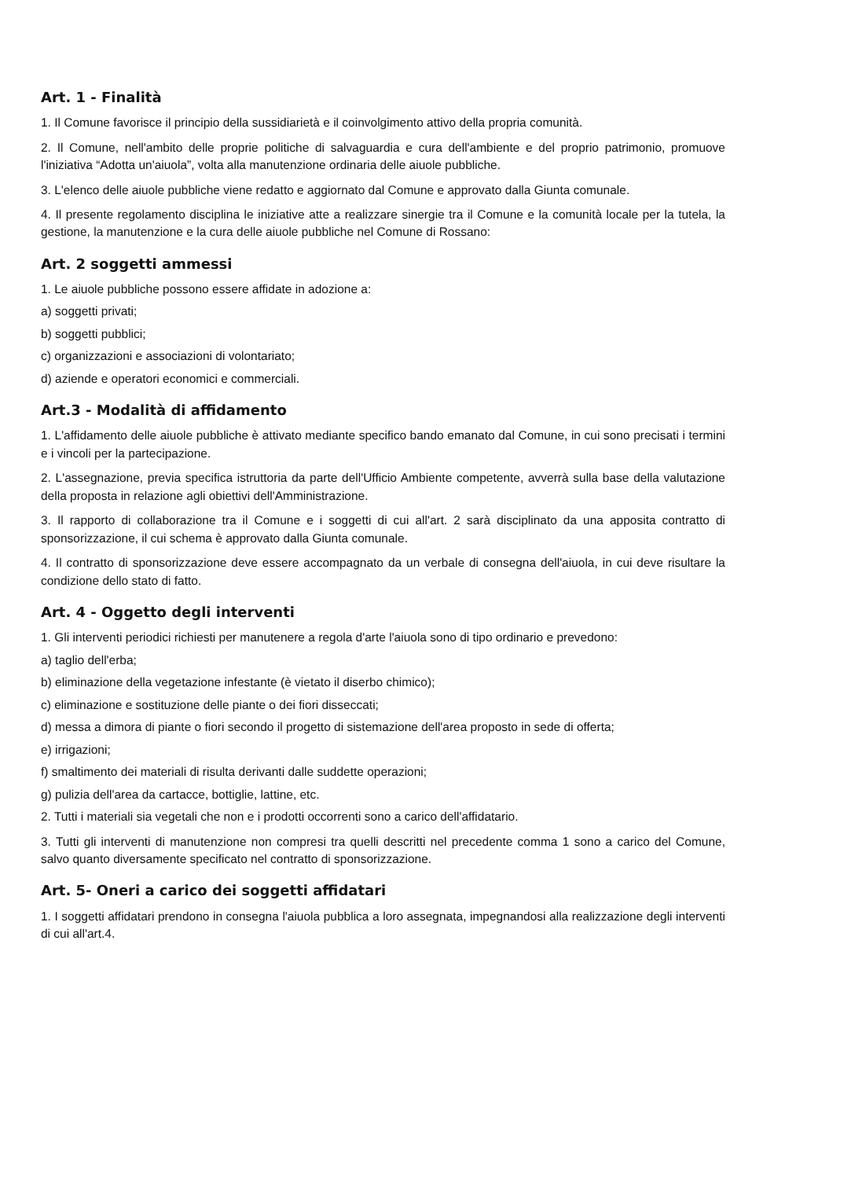Art. 1 - Finalità
1. Il Comune favorisce il principio della sussidiarietà e il coinvolgimento attivo della propria comunità.
2. Il Comune, nell'ambito delle proprie politiche di salvaguardia e cura dell'ambiente e del proprio patrimonio, promuove l'iniziativa “Adotta un'aiuola”, volta alla manutenzione ordinaria delle aiuole pubbliche.
3. L'elenco delle aiuole pubbliche viene redatto e aggiornato dal Comune e approvato dalla Giunta comunale.
4. Il presente regolamento disciplina le iniziative atte a realizzare sinergie tra il Comune e la comunità locale per la tutela, la gestione, la manutenzione e la cura delle aiuole pubbliche nel Comune di Rossano:
Art. 2 soggetti ammessi
1. Le aiuole pubbliche possono essere affidate in adozione a:
a) soggetti privati;
b) soggetti pubblici;
c) organizzazioni e associazioni di volontariato;
d) aziende e operatori economici e commerciali.
Art.3 - Modalità di affidamento
1. L'affidamento delle aiuole pubbliche è attivato mediante specifico bando emanato dal Comune, in cui sono precisati i termini e i vincoli per la partecipazione.
2. L'assegnazione, previa specifica istruttoria da parte dell'Ufficio Ambiente competente, avverrà sulla base della valutazione della proposta in relazione agli obiettivi dell'Amministrazione.
3. Il rapporto di collaborazione tra il Comune e i soggetti di cui all'art. 2 sarà disciplinato da una apposita contratto di sponsorizzazione, il cui schema è approvato dalla Giunta comunale.
4. Il contratto di sponsorizzazione deve essere accompagnato da un verbale di consegna dell'aiuola, in cui deve risultare la condizione dello stato di fatto.
Art. 4 - Oggetto degli interventi
1. Gli interventi periodici richiesti per manutenere a regola d'arte l'aiuola sono di tipo ordinario e prevedono:
a) taglio dell'erba;
b) eliminazione della vegetazione infestante (è vietato il diserbo chimico);
c) eliminazione e sostituzione delle piante o dei fiori disseccati;
d) messa a dimora di piante o fiori secondo il progetto di sistemazione dell'area proposto in sede di offerta;
e) irrigazioni;
f) smaltimento dei materiali di risulta derivanti dalle suddette operazioni;
g) pulizia dell'area da cartacce, bottiglie, lattine, etc.
2. Tutti i materiali sia vegetali che non e i prodotti occorrenti sono a carico dell'affidatario.
3. Tutti gli interventi di manutenzione non compresi tra quelli descritti nel precedente comma 1 sono a carico del Comune, salvo quanto diversamente specificato nel contratto di sponsorizzazione.
Art. 5- Oneri a carico dei soggetti affidatari
1. I soggetti affidatari prendono in consegna l'aiuola pubblica a loro assegnata, impegnandosi alla realizzazione degli interventi di cui all'art.4.